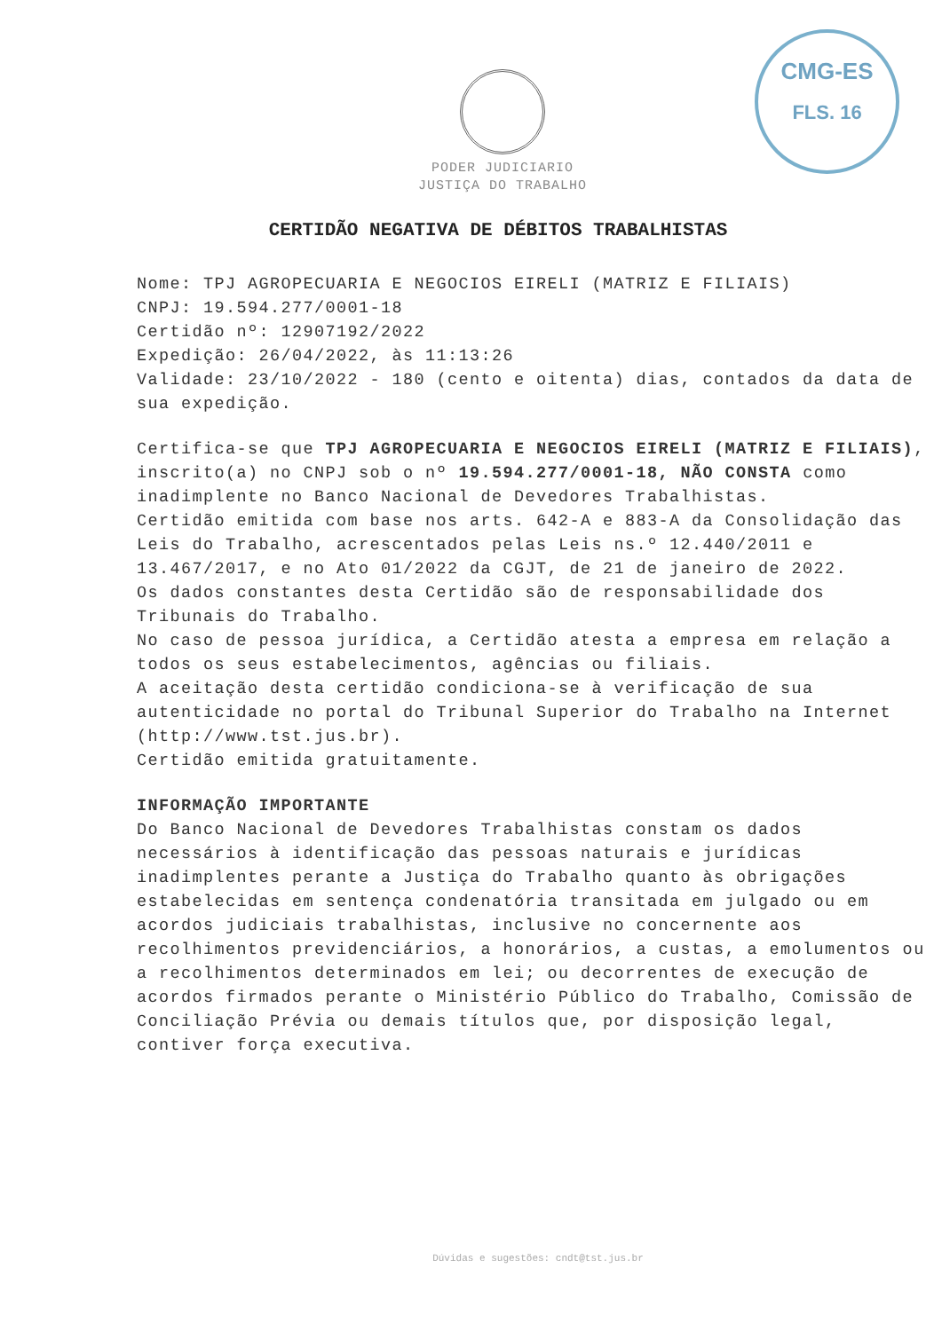CMG-ES
FLS. 16
PODER JUDICIARIO
JUSTIÇA DO TRABALHO
CERTIDÃO NEGATIVA DE DÉBITOS TRABALHISTAS
Nome: TPJ AGROPECUARIA E NEGOCIOS EIRELI (MATRIZ E FILIAIS)
CNPJ: 19.594.277/0001-18
Certidão nº: 12907192/2022
Expedição: 26/04/2022, às 11:13:26
Validade: 23/10/2022 - 180 (cento e oitenta) dias, contados da data de sua expedição.
Certifica-se que TPJ AGROPECUARIA E NEGOCIOS EIRELI (MATRIZ E FILIAIS), inscrito(a) no CNPJ sob o nº 19.594.277/0001-18, NÃO CONSTA como inadimplente no Banco Nacional de Devedores Trabalhistas.
Certidão emitida com base nos arts. 642-A e 883-A da Consolidação das Leis do Trabalho, acrescentados pelas Leis ns.º 12.440/2011 e 13.467/2017, e no Ato 01/2022 da CGJT, de 21 de janeiro de 2022.
Os dados constantes desta Certidão são de responsabilidade dos Tribunais do Trabalho.
No caso de pessoa jurídica, a Certidão atesta a empresa em relação a todos os seus estabelecimentos, agências ou filiais.
A aceitação desta certidão condiciona-se à verificação de sua autenticidade no portal do Tribunal Superior do Trabalho na Internet (http://www.tst.jus.br).
Certidão emitida gratuitamente.
INFORMAÇÃO IMPORTANTE
Do Banco Nacional de Devedores Trabalhistas constam os dados necessários à identificação das pessoas naturais e jurídicas inadimplentes perante a Justiça do Trabalho quanto às obrigações estabelecidas em sentença condenatória transitada em julgado ou em acordos judiciais trabalhistas, inclusive no concernente aos recolhimentos previdenciários, a honorários, a custas, a emolumentos ou a recolhimentos determinados em lei; ou decorrentes de execução de acordos firmados perante o Ministério Público do Trabalho, Comissão de Conciliação Prévia ou demais títulos que, por disposição legal, contiver força executiva.
Dúvidas e sugestões: cndt@tst.jus.br